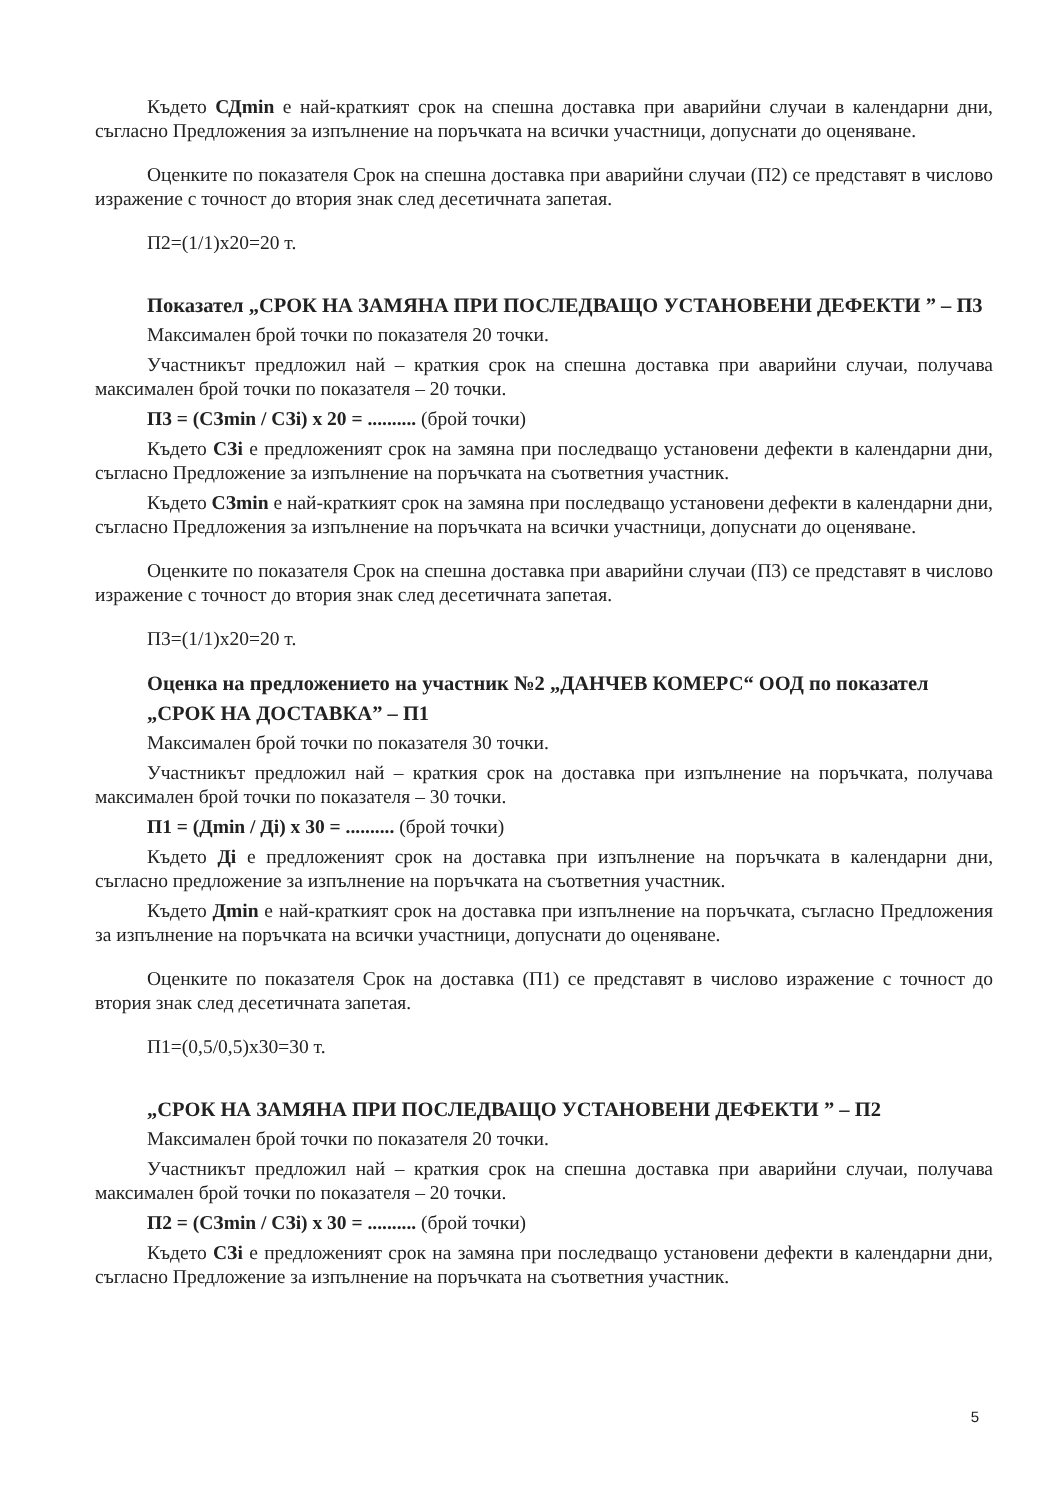Където СДmin е най-краткият срок на спешна доставка при аварийни случаи в календарни дни, съгласно Предложения за изпълнение на поръчката на всички участници, допуснати до оценяване.
Оценките по показателя Срок на спешна доставка при аварийни случаи (П2) се представят в числово изражение с точност до втория знак след десетичната запетая.
П2=(1/1)x20=20 т.
Показател „СРОК НА ЗАМЯНА ПРИ ПОСЛЕДВАЩО УСТАНОВЕНИ ДЕФЕКТИ ” – П3
Максимален брой точки по показателя 20 точки.
Участникът предложил най – краткия срок на спешна доставка при аварийни случаи, получава максимален брой точки по показателя – 20 точки.
П3 = (СЗmin / СЗi) x 20 = .......... (брой точки)
Където СЗi е предложеният срок на замяна при последващо установени дефекти в календарни дни, съгласно Предложение за изпълнение на поръчката на съответния участник.
Където СЗmin е най-краткият срок на замяна при последващо установени дефекти в календарни дни, съгласно Предложения за изпълнение на поръчката на всички участници, допуснати до оценяване.
Оценките по показателя Срок на спешна доставка при аварийни случаи (П3) се представят в числово изражение с точност до втория знак след десетичната запетая.
П3=(1/1)x20=20 т.
Оценка на предложението на участник №2 „ДАНЧЕВ КОМЕРС“ ООД по показател
„СРОК НА ДОСТАВКА” – П1
Максимален брой точки по показателя 30 точки.
Участникът предложил най – краткия срок на доставка при изпълнение на поръчката, получава максимален брой точки по показателя – 30 точки.
П1 = (Дmin / Дi) x 30 = .......... (брой точки)
Където Дi е предложеният срок на доставка при изпълнение на поръчката в календарни дни, съгласно предложение за изпълнение на поръчката на съответния участник.
Където Дmin е най-краткият срок на доставка при изпълнение на поръчката, съгласно Предложения за изпълнение на поръчката на всички участници, допуснати до оценяване.
Оценките по показателя Срок на доставка (П1) се представят в числово изражение с точност до втория знак след десетичната запетая.
П1=(0,5/0,5)x30=30 т.
„СРОК НА ЗАМЯНА ПРИ ПОСЛЕДВАЩО УСТАНОВЕНИ ДЕФЕКТИ ” – П2
Максимален брой точки по показателя 20 точки.
Участникът предложил най – краткия срок на спешна доставка при аварийни случаи, получава максимален брой точки по показателя – 20 точки.
П2 = (СЗmin / СЗi) x 30 = .......... (брой точки)
Където СЗi е предложеният срок на замяна при последващо установени дефекти в календарни дни, съгласно Предложение за изпълнение на поръчката на съответния участник.
5